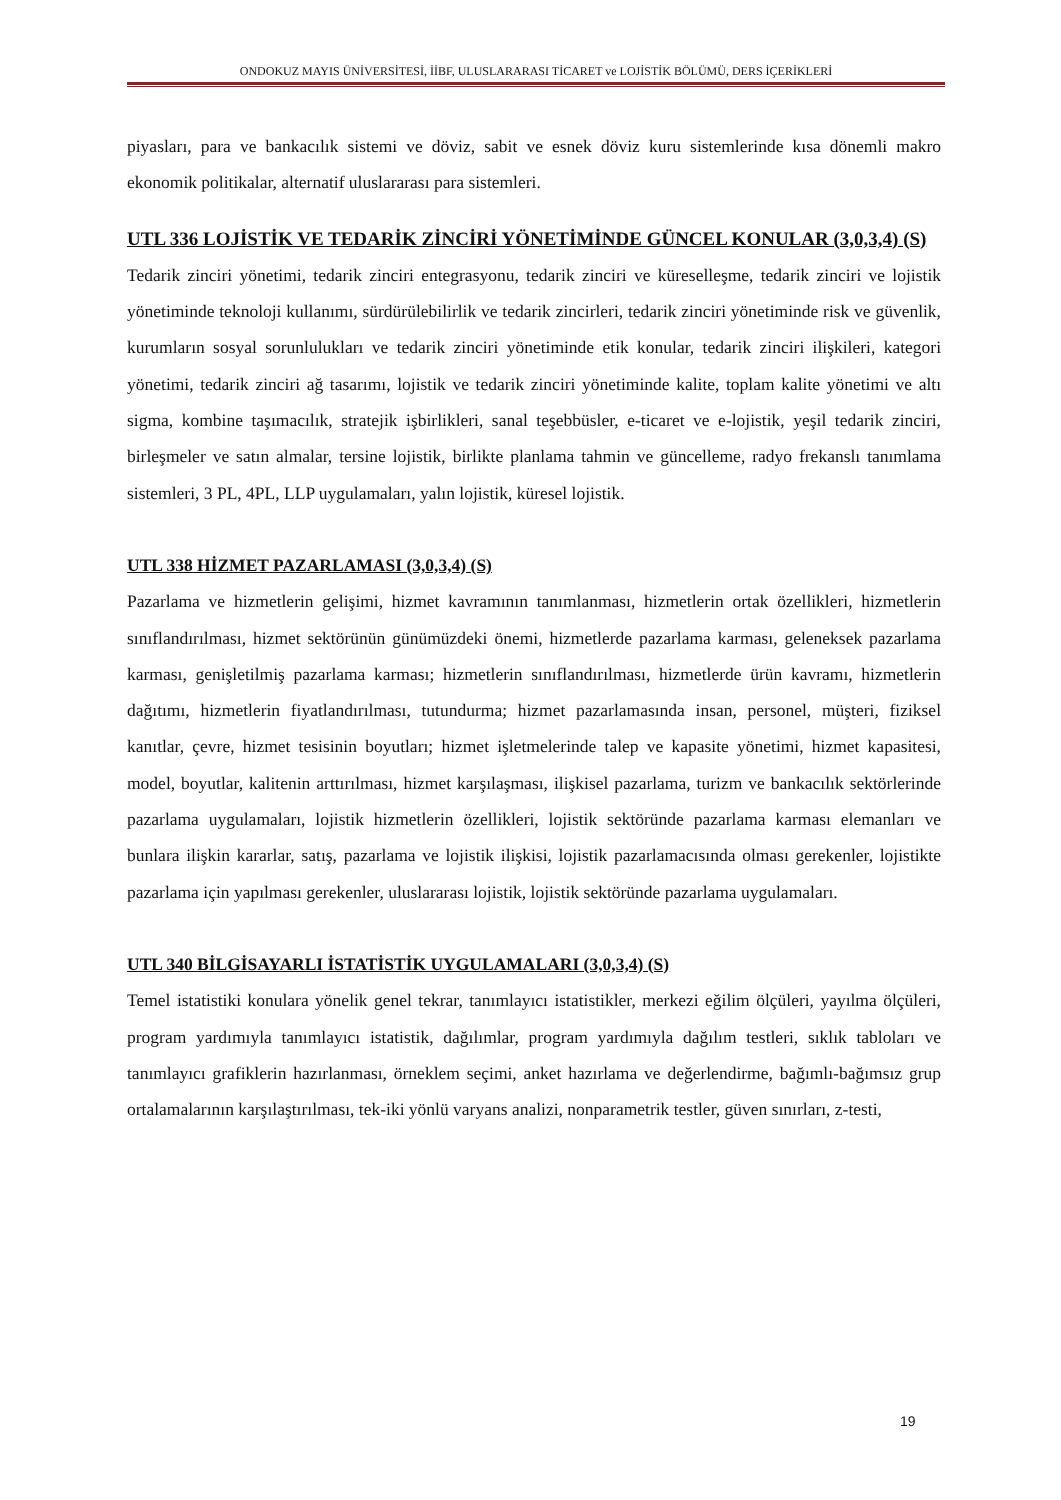ONDOKUZ MAYIS ÜNİVERSİTESİ, İİBF, ULUSLARARASI TİCARET ve LOJİSTİK BÖLÜMÜ, DERS İÇERİKLERİ
piyasları, para ve bankacılık sistemi ve döviz, sabit ve esnek döviz kuru sistemlerinde kısa dönemli makro ekonomik politikalar, alternatif uluslararası para sistemleri.
UTL 336 LOJİSTİK VE TEDARİK ZİNCİRİ YÖNETİMİNDE GÜNCEL KONULAR (3,0,3,4) (S)
Tedarik zinciri yönetimi, tedarik zinciri entegrasyonu, tedarik zinciri ve küreselleşme, tedarik zinciri ve lojistik yönetiminde teknoloji kullanımı, sürdürülebilirlik ve tedarik zincirleri, tedarik zinciri yönetiminde risk ve güvenlik, kurumların sosyal sorunlulukları ve tedarik zinciri yönetiminde etik konular, tedarik zinciri ilişkileri, kategori yönetimi, tedarik zinciri ağ tasarımı, lojistik ve tedarik zinciri yönetiminde kalite, toplam kalite yönetimi ve altı sigma, kombine taşımacılık, stratejik işbirlikleri, sanal teşebbüsler, e-ticaret ve e-lojistik, yeşil tedarik zinciri, birleşmeler ve satın almalar, tersine lojistik, birlikte planlama tahmin ve güncelleme, radyo frekanslı tanımlama sistemleri, 3 PL, 4PL, LLP uygulamaları, yalın lojistik, küresel lojistik.
UTL 338 HİZMET PAZARLAMASI (3,0,3,4) (S)
Pazarlama ve hizmetlerin gelişimi, hizmet kavramının tanımlanması, hizmetlerin ortak özellikleri, hizmetlerin sınıflandırılması, hizmet sektörünün günümüzdeki önemi, hizmetlerde pazarlama karması, geleneksek pazarlama karması, genişletilmiş pazarlama karması; hizmetlerin sınıflandırılması, hizmetlerde ürün kavramı, hizmetlerin dağıtımı, hizmetlerin fiyatlandırılması, tutundurma; hizmet pazarlamasında insan, personel, müşteri, fiziksel kanıtlar, çevre, hizmet tesisinin boyutları; hizmet işletmelerinde talep ve kapasite yönetimi, hizmet kapasitesi, model, boyutlar, kalitenin arttırılması, hizmet karşılaşması, ilişkisel pazarlama, turizm ve bankacılık sektörlerinde pazarlama uygulamaları, lojistik hizmetlerin özellikleri, lojistik sektöründe pazarlama karması elemanları ve bunlara ilişkin kararlar, satış, pazarlama ve lojistik ilişkisi, lojistik pazarlamacısında olması gerekenler, lojistikte pazarlama için yapılması gerekenler, uluslararası lojistik, lojistik sektöründe pazarlama uygulamaları.
UTL 340 BİLGİSAYARLI İSTATİSTİK UYGULAMALARI (3,0,3,4) (S)
Temel istatistiki konulara yönelik genel tekrar, tanımlayıcı istatistikler, merkezi eğilim ölçüleri, yayılma ölçüleri, program yardımıyla tanımlayıcı istatistik, dağılımlar, program yardımıyla dağılım testleri, sıklık tabloları ve tanımlayıcı grafiklerin hazırlanması, örneklem seçimi, anket hazırlama ve değerlendirme, bağımlı-bağımsız grup ortalamalarının karşılaştırılması, tek-iki yönlü varyans analizi, nonparametrik testler, güven sınırları, z-testi,
19